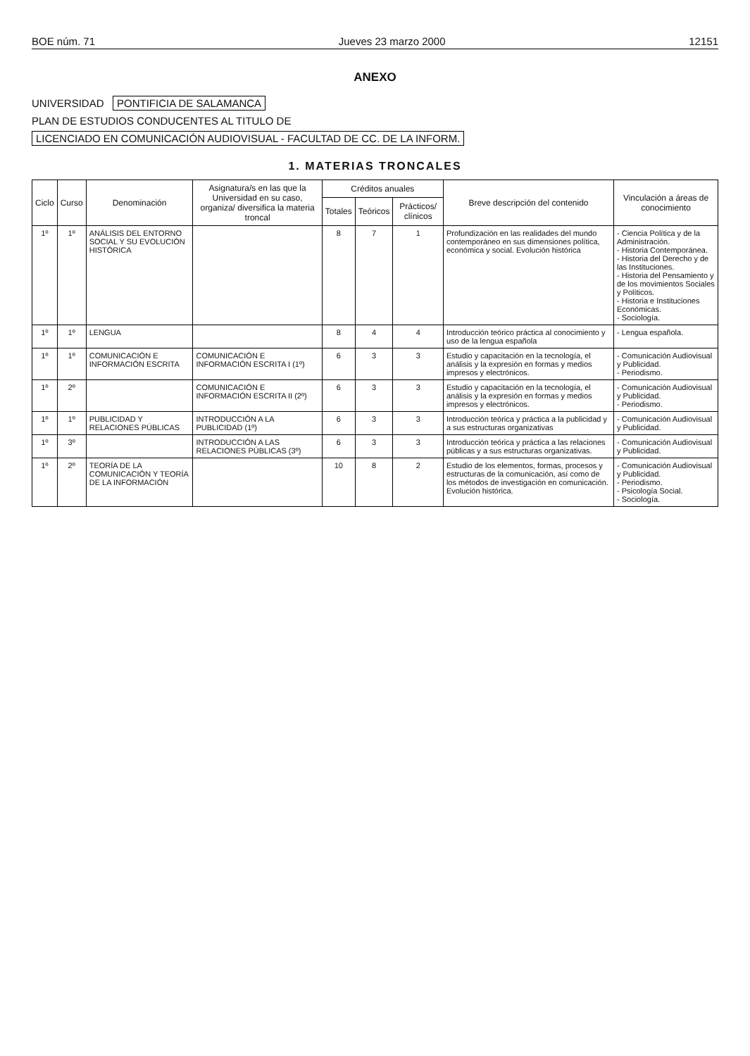BOE núm. 71 Jueves 23 marzo 2000 12151
ANEXO
UNIVERSIDAD PONTIFICIA DE SALAMANCA
PLAN DE ESTUDIOS CONDUCENTES AL TITULO DE
LICENCIADO EN COMUNICACIÓN AUDIOVISUAL - FACULTAD DE CC. DE LA INFORM.
1. MATERIAS TRONCALES
| Ciclo | Curso | Denominación | Asignatura/s en las que la Universidad en su caso, organiza/ diversifica la materia troncal | Créditos anuales | | | Breve descripción del contenido | Vinculación a áreas de conocimiento |
| --- | --- | --- | --- | --- | --- | --- | --- | --- |
| | | | | Totales | Teóricos | Prácticos/ clínicos | | |
| 1º | 1º | ANÁLISIS DEL ENTORNO SOCIAL Y SU EVOLUCIÓN HISTÓRICA | | 8 | 7 | 1 | Profundización en las realidades del mundo contemporáneo en sus dimensiones política, económica y social. Evolución histórica | - Ciencia Política y de la Administración. - Historia Contemporánea. - Historia del Derecho y de las Instituciones. - Historia del Pensamiento y de los movimientos Sociales y Políticos. - Historia e Instituciones Económicas. - Sociología. |
| 1º | 1º | LENGUA | | 8 | 4 | 4 | Introducción teórico práctica al conocimiento y uso de la lengua española | - Lengua española. |
| 1º | 1º | COMUNICACIÓN E INFORMACIÓN ESCRITA | COMUNICACIÓN E INFORMACIÓN ESCRITA I (1º) | 6 | 3 | 3 | Estudio y capacitación en la tecnología, el análisis y la expresión en formas y medios impresos y electrónicos. | - Comunicación Audiovisual y Publicidad. - Periodismo. |
| 1º | 2º | | COMUNICACIÓN E INFORMACIÓN ESCRITA II (2º) | 6 | 3 | 3 | Estudio y capacitación en la tecnología, el análisis y la expresión en formas y medios impresos y electrónicos. | - Comunicación Audiovisual y Publicidad. - Periodismo. |
| 1º | 1º | PUBLICIDAD Y RELACIONES PÚBLICAS | INTRODUCCIÓN A LA PUBLICIDAD (1º) | 6 | 3 | 3 | Introducción teórica y práctica a la publicidad y a sus estructuras organizativas | - Comunicación Audiovisual y Publicidad. |
| 1º | 3º | | INTRODUCCIÓN A LAS RELACIONES PÚBLICAS (3º) | 6 | 3 | 3 | Introducción teórica y práctica a las relaciones públicas y a sus estructuras organizativas. | - Comunicación Audiovisual y Publicidad. |
| 1º | 2º | TEORÍA DE LA COMUNICACIÓN Y TEORÍA DE LA INFORMACIÓN | | 10 | 8 | 2 | Estudio de los elementos, formas, procesos y estructuras de la comunicación, así como de los métodos de investigación en comunicación. Evolución histórica. | - Comunicación Audiovisual y Publicidad. - Periodismo. - Psicología Social. - Sociología. |